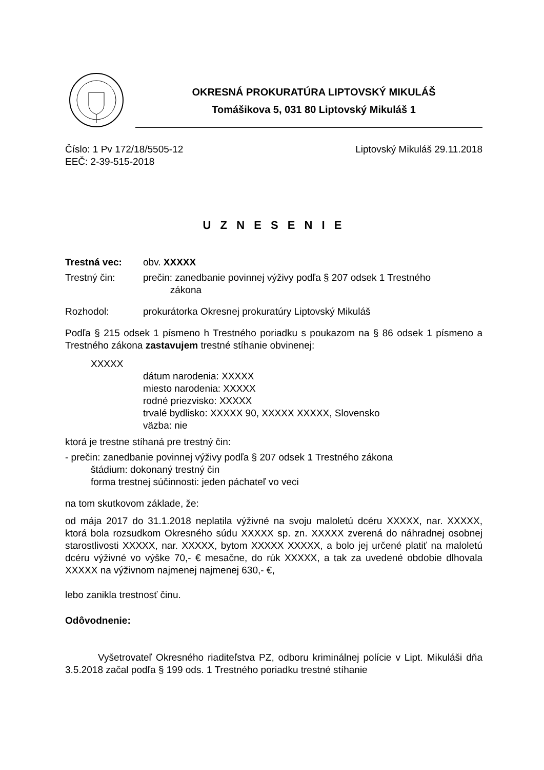OKRESNÁ PROKURATÚRA LIPTOVSKÝ MIKULÁŠ
Tomášikova 5, 031 80 Liptovský Mikuláš 1
Číslo: 1 Pv 172/18/5505-12 Liptovský Mikuláš 29.11.2018
EEČ: 2-39-515-2018
U Z N E S E N I E
Trestná vec: obv. XXXXX
Trestný čin: prečin: zanedbanie povinnej výživy podľa § 207 odsek 1 Trestného
zákona
Rozhodol: prokurátorka Okresnej prokuratúry Liptovský Mikuláš
Podľa § 215 odsek 1 písmeno h Trestného poriadku s poukazom na § 86 odsek 1 písmeno a Trestného zákona zastavujem trestné stíhanie obvinenej:
XXXXX
dátum narodenia: XXXXX
miesto narodenia: XXXXX
rodné priezvisko: XXXXX
trvalé bydlisko: XXXXX 90, XXXXX XXXXX, Slovensko
väzba: nie
ktorá je trestne stíhaná pre trestný čin:
- prečin: zanedbanie povinnej výživy podľa § 207 odsek 1 Trestného zákona
štádium: dokonaný trestný čin
forma trestnej súčinnosti: jeden páchateľ vo veci
na tom skutkovom základe, že:
od mája 2017 do 31.1.2018 neplatila výživné na svoju maloletú dcéru XXXXX, nar. XXXXX, ktorá bola rozsudkom Okresného súdu XXXXX sp. zn. XXXXX zverená do náhradnej osobnej starostlivosti XXXXX, nar. XXXXX, bytom XXXXX XXXXX, a bolo jej určené platiť na maloletú dcéru výživné vo výške 70,- € mesačne, do rúk XXXXX, a tak za uvedené obdobie dlhovala XXXXX na výživnom najmenej najmenej 630,- €,
lebo zanikla trestnosť činu.
Odôvodnenie:
Vyšetrovateľ Okresného riaditeľstva PZ, odboru kriminálnej polície v Lipt. Mikuláši dňa 3.5.2018 začal podľa § 199 ods. 1 Trestného poriadku trestné stíhanie